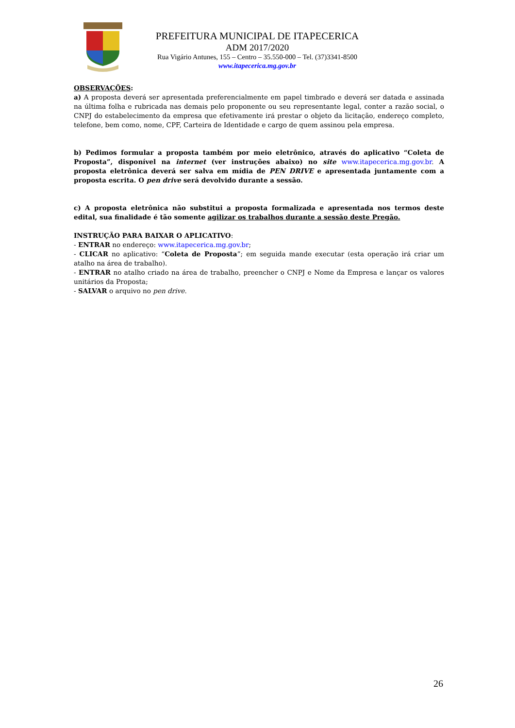PREFEITURA MUNICIPAL DE ITAPECERICA
ADM 2017/2020
Rua Vigário Antunes, 155 – Centro – 35.550-000 – Tel. (37)3341-8500
www.itapecerica.mg.gov.br
OBSERVAÇÕES:
a) A proposta deverá ser apresentada preferencialmente em papel timbrado e deverá ser datada e assinada na última folha e rubricada nas demais pelo proponente ou seu representante legal, conter a razão social, o CNPJ do estabelecimento da empresa que efetivamente irá prestar o objeto da licitação, endereço completo, telefone, bem como, nome, CPF, Carteira de Identidade e cargo de quem assinou pela empresa.
b) Pedimos formular a proposta também por meio eletrônico, através do aplicativo “Coleta de Proposta”, disponível na internet (ver instruções abaixo) no site www.itapecerica.mg.gov.br. A proposta eletrônica deverá ser salva em mídia de PEN DRIVE e apresentada juntamente com a proposta escrita. O pen drive será devolvido durante a sessão.
c) A proposta eletrônica não substitui a proposta formalizada e apresentada nos termos deste edital, sua finalidade é tão somente agilizar os trabalhos durante a sessão deste Pregão.
INSTRUÇÃO PARA BAIXAR O APLICATIVO:
- ENTRAR no endereço: www.itapecerica.mg.gov.br;
- CLICAR no aplicativo: “Coleta de Proposta”; em seguida mande executar (esta operação irá criar um atalho na área de trabalho).
- ENTRAR no atalho criado na área de trabalho, preencher o CNPJ e Nome da Empresa e lançar os valores unitários da Proposta;
- SALVAR o arquivo no pen drive.
26